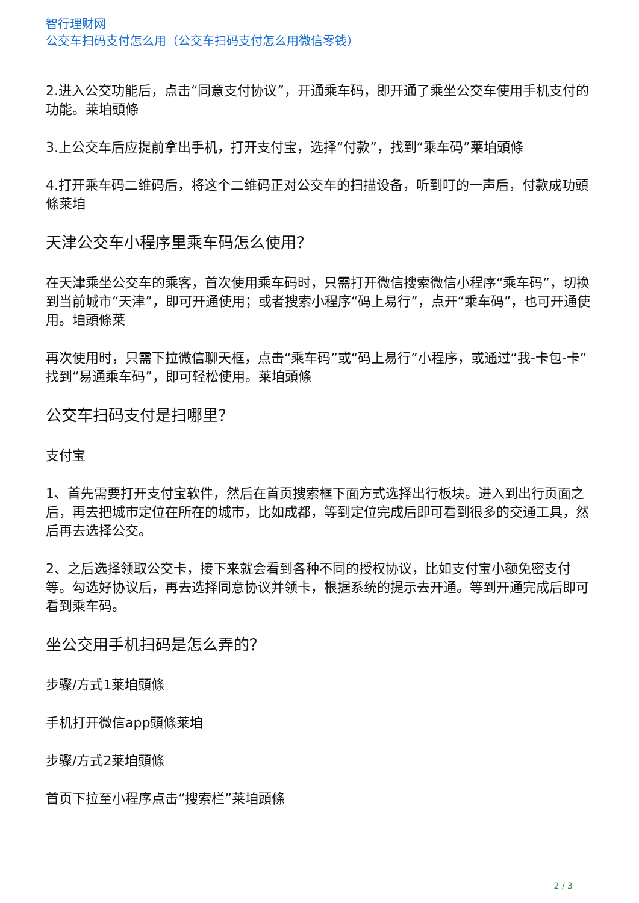智行理财网
公交车扫码支付怎么用（公交车扫码支付怎么用微信零钱）
2.进入公交功能后，点击“同意支付协议”，开通乘车码，即开通了乘坐公交车使用手机支付的功能。莱垍頭條
3.上公交车后应提前拿出手机，打开支付宝，选择“付款”，找到“乘车码”莱垍頭條
4.打开乘车码二维码后，将这个二维码正对公交车的扫描设备，听到叮的一声后，付款成功頭條莱垍
天津公交车小程序里乘车码怎么使用？
在天津乘坐公交车的乘客，首次使用乘车码时，只需打开微信搜索微信小程序“乘车码”，切换到当前城市“天津”，即可开通使用；或者搜索小程序“码上易行”，点开“乘车码”，也可开通使用。垍頭條莱
再次使用时，只需下拉微信聊天框，点击“乘车码”或“码上易行”小程序，或通过“我-卡包-卡”找到“易通乘车码”，即可轻松使用。莱垍頭條
公交车扫码支付是扫哪里？
支付宝
1、首先需要打开支付宝软件，然后在首页搜索框下面方式选择出行板块。进入到出行页面之后，再去把城市定位在所在的城市，比如成都，等到定位完成后即可看到很多的交通工具，然后再去选择公交。
2、之后选择领取公交卡，接下来就会看到各种不同的授权协议，比如支付宝小额免密支付等。勾选好协议后，再去选择同意协议并领卡，根据系统的提示去开通。等到开通完成后即可看到乘车码。
坐公交用手机扫码是怎么弄的？
步骤/方式1莱垍頭條
手机打开微信app頭條莱垍
步骤/方式2莱垍頭條
首页下拉至小程序点击“搜索栏”莱垍頭條
2 / 3